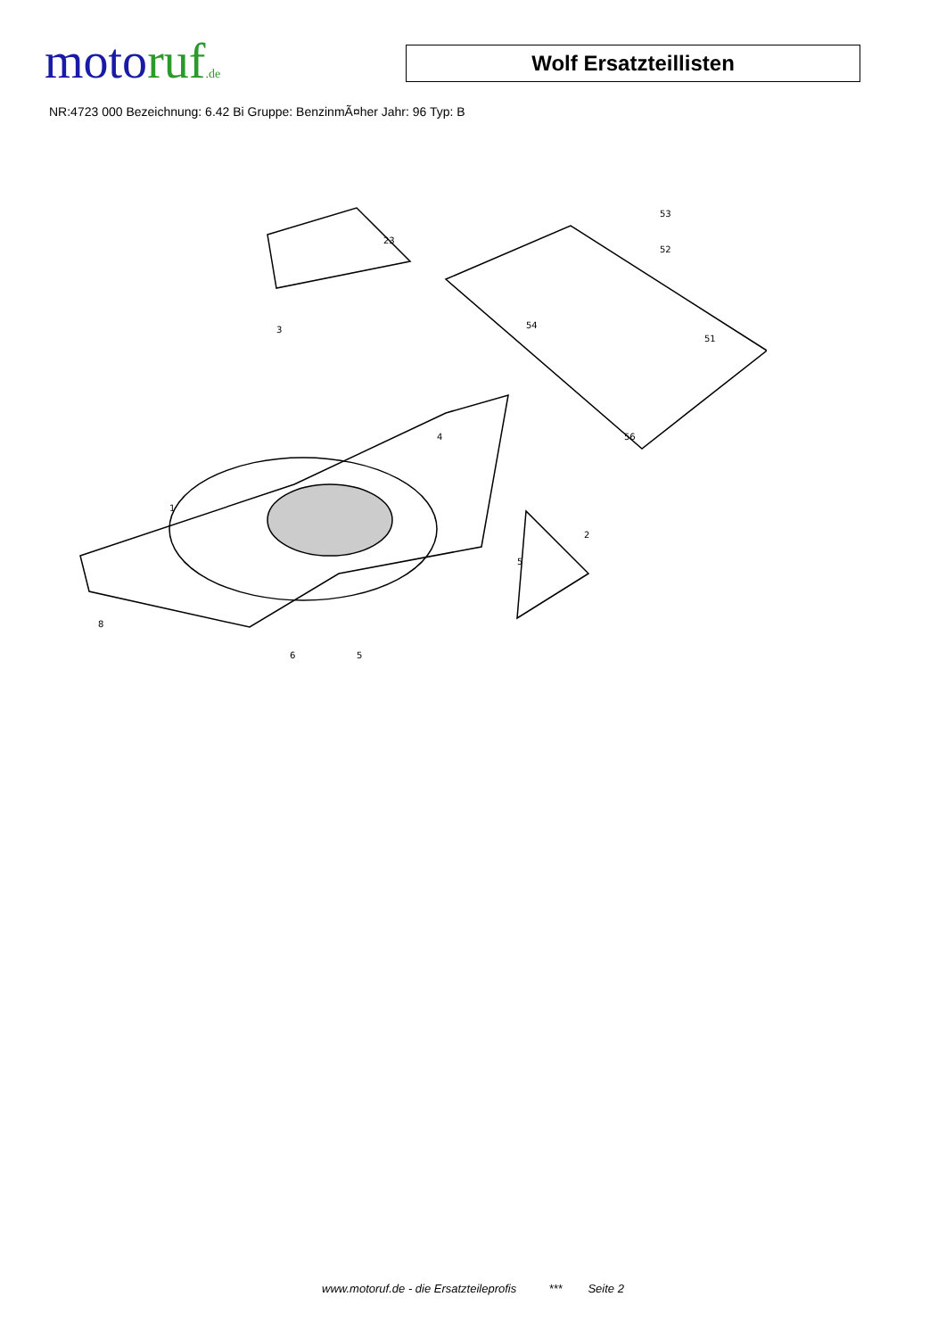motoruf.de
Wolf Ersatzteillisten
NR:4723 000 Bezeichnung: 6.42 Bi Gruppe: BenzinmÃ¤her Jahr: 96 Typ: B
8
6
5
1
2
3
4
5
23
51
52
53
54
56
www.motoruf.de - die Ersatzteileprofis *** Seite 2